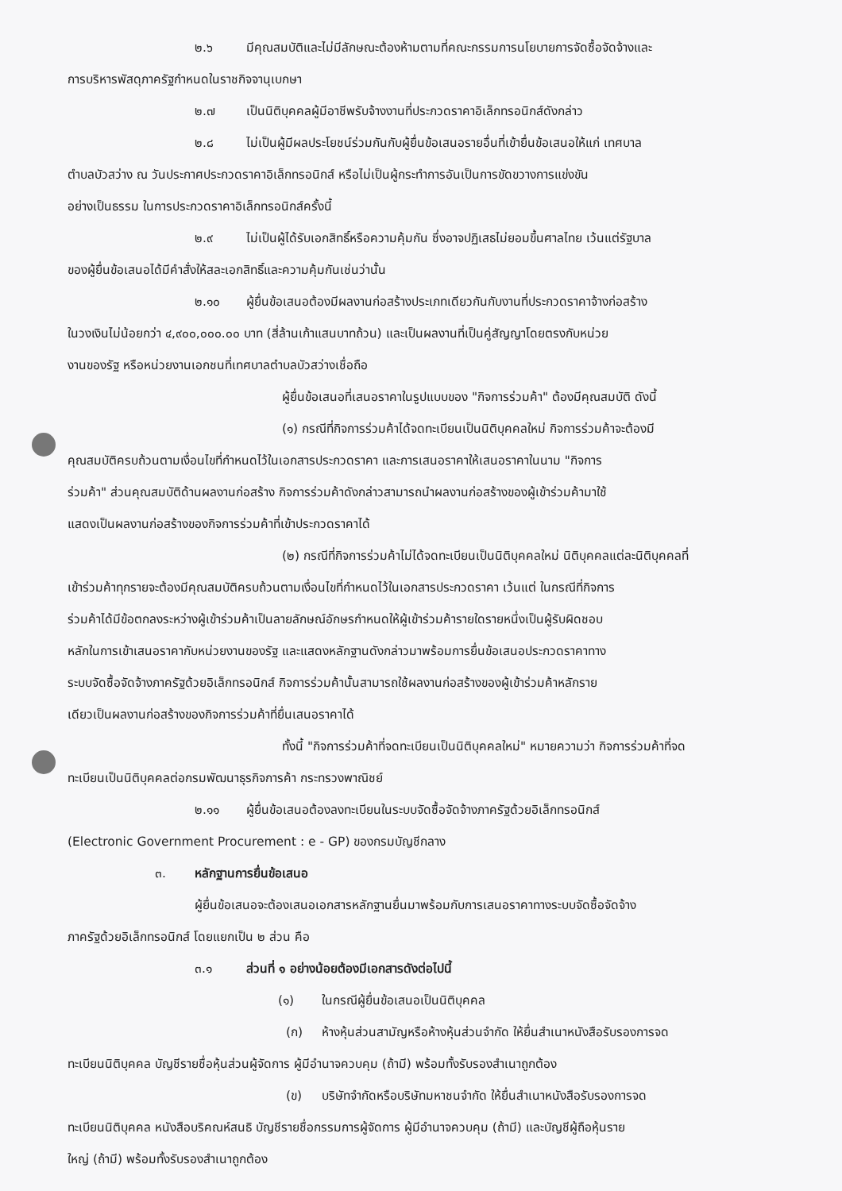๒.๖ มีคุณสมบัติและไม่มีลักษณะต้องห้ามตามที่คณะกรรมการนโยบายการจัดซื้อจัดจ้างและ
การบริหารพัสดุภาครัฐกำหนดในราชกิจจานุเบกษา
๒.๗ เป็นนิติบุคคลผู้มีอาชีพรับจ้างงานที่ประกวดราคาอิเล็กทรอนิกส์ดังกล่าว
๒.๘ ไม่เป็นผู้มีผลประโยชน์ร่วมกันกับผู้ยื่นข้อเสนอรายอื่นที่เข้ายื่นข้อเสนอให้แก่ เทศบาล
ตำบลบัวสว่าง ณ วันประกาศประกวดราคาอิเล็กทรอนิกส์ หรือไม่เป็นผู้กระทำการอันเป็นการขัดขวางการแข่งขัน
อย่างเป็นธรรม ในการประกวดราคาอิเล็กทรอนิกส์ครั้งนี้
๒.๙ ไม่เป็นผู้ได้รับเอกสิทธิ์หรือความคุ้มกัน ซึ่งอาจปฏิเสธไม่ยอมขึ้นศาลไทย เว้นแต่รัฐบาล
ของผู้ยื่นข้อเสนอได้มีคำสั่งให้สละเอกสิทธิ์และความคุ้มกันเช่นว่านั้น
๒.๑๐ ผู้ยื่นข้อเสนอต้องมีผลงานก่อสร้างประเภทเดียวกันกับงานที่ประกวดราคาจ้างก่อสร้าง
ในวงเงินไม่น้อยกว่า ๔,๙๐๐,๐๐๐.๐๐ บาท (สี่ล้านเก้าแสนบาทถ้วน) และเป็นผลงานที่เป็นคู่สัญญาโดยตรงกับหน่วย
งานของรัฐ หรือหน่วยงานเอกชนที่เทศบาลตำบลบัวสว่างเชื่อถือ
ผู้ยื่นข้อเสนอที่เสนอราคาในรูปแบบของ "กิจการร่วมค้า" ต้องมีคุณสมบัติ ดังนี้
(๑) กรณีที่กิจการร่วมค้าได้จดทะเบียนเป็นนิติบุคคลใหม่ กิจการร่วมค้าจะต้องมี
คุณสมบัติครบถ้วนตามเงื่อนไขที่กำหนดไว้ในเอกสารประกวดราคา และการเสนอราคาให้เสนอราคาในนาม "กิจการ
ร่วมค้า" ส่วนคุณสมบัติด้านผลงานก่อสร้าง กิจการร่วมค้าดังกล่าวสามารถนำผลงานก่อสร้างของผู้เข้าร่วมค้ามาใช้
แสดงเป็นผลงานก่อสร้างของกิจการร่วมค้าที่เข้าประกวดราคาได้
(๒) กรณีที่กิจการร่วมค้าไม่ได้จดทะเบียนเป็นนิติบุคคลใหม่ นิติบุคคลแต่ละนิติบุคคลที่
เข้าร่วมค้าทุกรายจะต้องมีคุณสมบัติครบถ้วนตามเงื่อนไขที่กำหนดไว้ในเอกสารประกวดราคา เว้นแต่ ในกรณีที่กิจการ
ร่วมค้าได้มีข้อตกลงระหว่างผู้เข้าร่วมค้าเป็นลายลักษณ์อักษรกำหนดให้ผู้เข้าร่วมค้ารายใดรายหนึ่งเป็นผู้รับผิดชอบ
หลักในการเข้าเสนอราคากับหน่วยงานของรัฐ และแสดงหลักฐานดังกล่าวมาพร้อมการยื่นข้อเสนอประกวดราคาทาง
ระบบจัดซื้อจัดจ้างภาครัฐด้วยอิเล็กทรอนิกส์ กิจการร่วมค้านั้นสามารถใช้ผลงานก่อสร้างของผู้เข้าร่วมค้าหลักราย
เดียวเป็นผลงานก่อสร้างของกิจการร่วมค้าที่ยื่นเสนอราคาได้
ทั้งนี้ "กิจการร่วมค้าที่จดทะเบียนเป็นนิติบุคคลใหม่" หมายความว่า กิจการร่วมค้าที่จด
ทะเบียนเป็นนิติบุคคลต่อกรมพัฒนาธุรกิจการค้า กระทรวงพาณิชย์
๒.๑๑ ผู้ยื่นข้อเสนอต้องลงทะเบียนในระบบจัดซื้อจัดจ้างภาครัฐด้วยอิเล็กทรอนิกส์
(Electronic Government Procurement : e - GP) ของกรมบัญชีกลาง
๓. หลักฐานการยื่นข้อเสนอ
ผู้ยื่นข้อเสนอจะต้องเสนอเอกสารหลักฐานยื่นมาพร้อมกับการเสนอราคาทางระบบจัดซื้อจัดจ้าง
ภาครัฐด้วยอิเล็กทรอนิกส์ โดยแยกเป็น ๒ ส่วน คือ
๓.๑ ส่วนที่ ๑ อย่างน้อยต้องมีเอกสารดังต่อไปนี้
(๑) ในกรณีผู้ยื่นข้อเสนอเป็นนิติบุคคล
(ก) ห้างหุ้นส่วนสามัญหรือห้างหุ้นส่วนจำกัด ให้ยื่นสำเนาหนังสือรับรองการจด
ทะเบียนนิติบุคคล บัญชีรายชื่อหุ้นส่วนผู้จัดการ ผู้มีอำนาจควบคุม (ถ้ามี) พร้อมทั้งรับรองสำเนาถูกต้อง
(ข) บริษัทจำกัดหรือบริษัทมหาชนจำกัด ให้ยื่นสำเนาหนังสือรับรองการจด
ทะเบียนนิติบุคคล หนังสือบริคณห์สนธิ บัญชีรายชื่อกรรมการผู้จัดการ ผู้มีอำนาจควบคุม (ถ้ามี) และบัญชีผู้ถือหุ้นราย
ใหญ่ (ถ้ามี) พร้อมทั้งรับรองสำเนาถูกต้อง